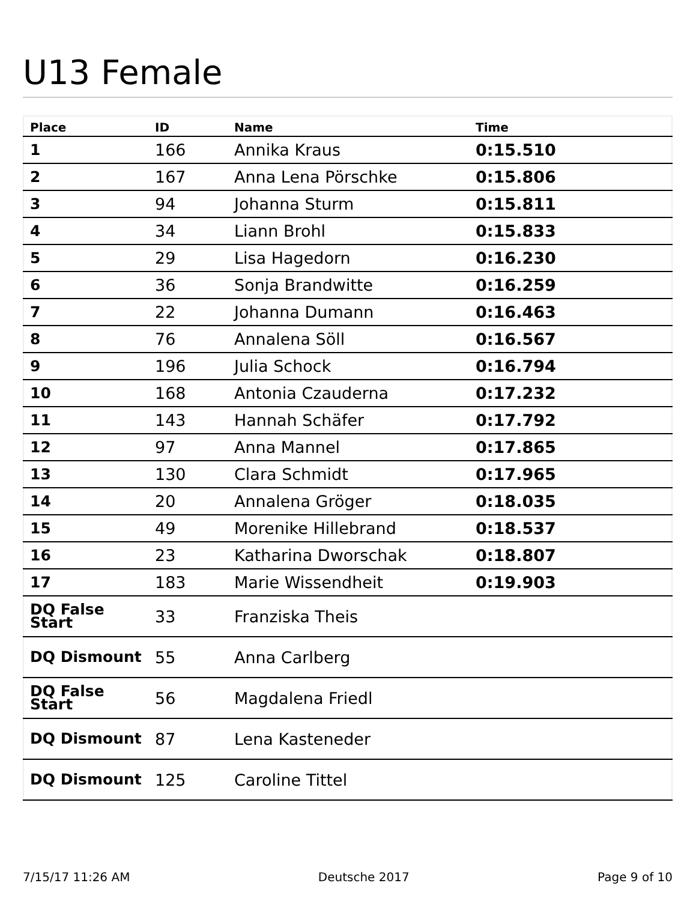U13 Female
| Place | ID | Name | Time |
| --- | --- | --- | --- |
| 1 | 166 | Annika Kraus | 0:15.510 |
| 2 | 167 | Anna Lena Pörschke | 0:15.806 |
| 3 | 94 | Johanna Sturm | 0:15.811 |
| 4 | 34 | Liann Brohl | 0:15.833 |
| 5 | 29 | Lisa Hagedorn | 0:16.230 |
| 6 | 36 | Sonja Brandwitte | 0:16.259 |
| 7 | 22 | Johanna Dumann | 0:16.463 |
| 8 | 76 | Annalena Söll | 0:16.567 |
| 9 | 196 | Julia Schock | 0:16.794 |
| 10 | 168 | Antonia Czauderna | 0:17.232 |
| 11 | 143 | Hannah Schäfer | 0:17.792 |
| 12 | 97 | Anna Mannel | 0:17.865 |
| 13 | 130 | Clara Schmidt | 0:17.965 |
| 14 | 20 | Annalena Gröger | 0:18.035 |
| 15 | 49 | Morenike Hillebrand | 0:18.537 |
| 16 | 23 | Katharina Dworschak | 0:18.807 |
| 17 | 183 | Marie Wissendheit | 0:19.903 |
| DQ False Start | 33 | Franziska Theis | |
| DQ Dismount | 55 | Anna Carlberg | |
| DQ False Start | 56 | Magdalena Friedl | |
| DQ Dismount | 87 | Lena Kasteneder | |
| DQ Dismount | 125 | Caroline Tittel | |
7/15/17 11:26 AM Deutsche 2017 Page 9 of 10